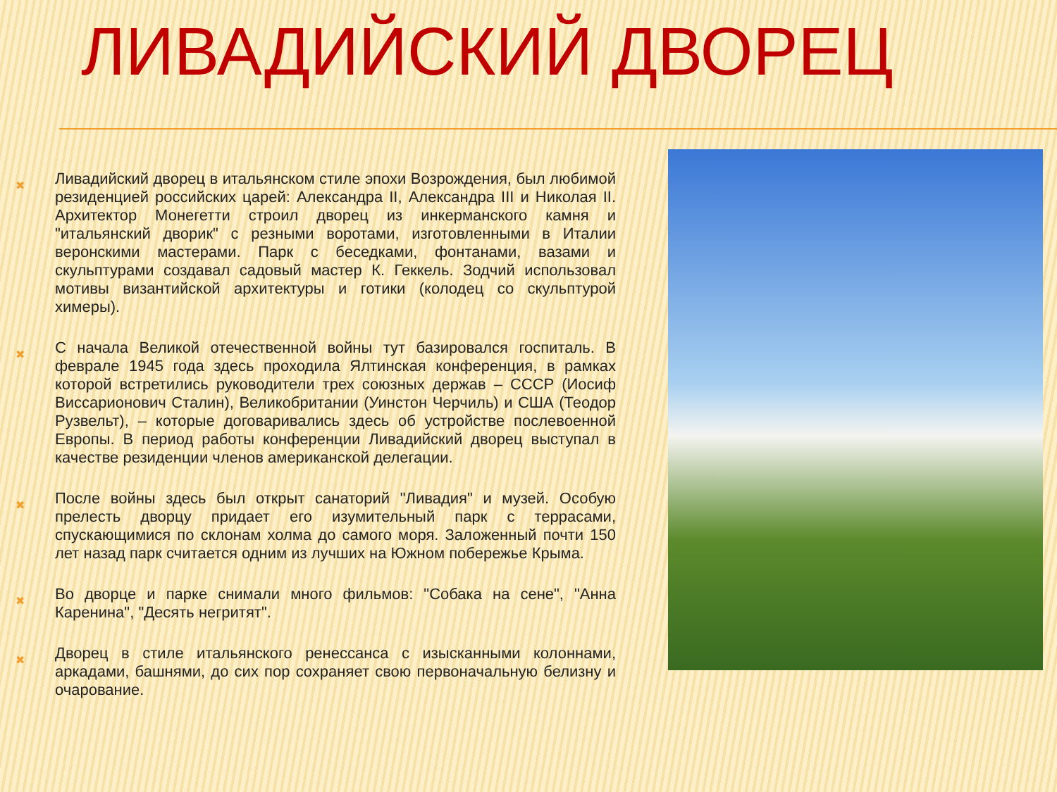ЛИВАДИЙСКИЙ ДВОРЕЦ
✖
Ливадийский дворец в итальянском стиле эпохи Возрождения, был любимой резиденцией российских царей: Александра II, Александра III и Николая II. Архитектор Монегетти строил дворец из инкерманского камня и "итальянский дворик" с резными воротами, изготовленными в Италии веронскими мастерами. Парк с беседками, фонтанами, вазами и скульптурами создавал садовый мастер К. Геккель. Зодчий использовал мотивы византийской архитектуры и готики (колодец со скульптурой химеры).
✖
С начала Великой отечественной войны тут базировался госпиталь. В феврале 1945 года здесь проходила Ялтинская конференция, в рамках которой встретились руководители трех союзных держав – СССР (Иосиф Виссарионович Сталин), Великобритании (Уинстон Черчиль) и США (Теодор Рузвельт), – которые договаривались здесь об устройстве послевоенной Европы. В период работы конференции Ливадийский дворец выступал в качестве резиденции членов американской делегации.
✖
После войны здесь был открыт санаторий "Ливадия" и музей. Особую прелесть дворцу придает его изумительный парк с террасами, спускающимися по склонам холма до самого моря. Заложенный почти 150 лет назад парк считается одним из лучших на Южном побережье Крыма.
✖
Во дворце и парке снимали много фильмов: "Собака на сене", "Анна Каренина", "Десять негритят".
✖
Дворец в стиле итальянского ренессанса с изысканными колоннами, аркадами, башнями, до сих пор сохраняет свою первоначальную белизну и очарование.